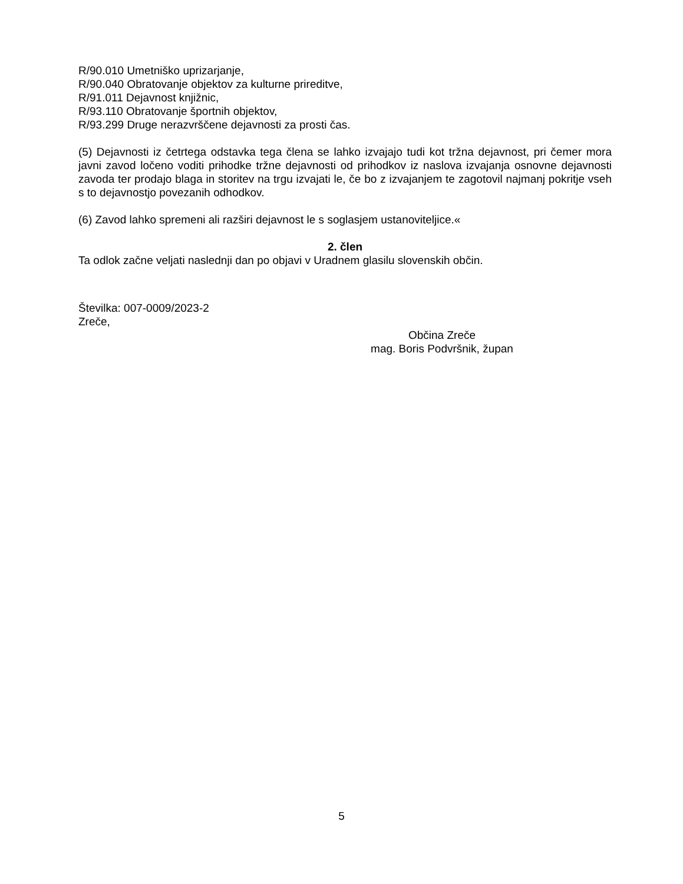R/90.010 Umetniško uprizarjanje,
R/90.040 Obratovanje objektov za kulturne prireditve,
R/91.011 Dejavnost knjižnic,
R/93.110 Obratovanje športnih objektov,
R/93.299 Druge nerazvrščene dejavnosti za prosti čas.
(5) Dejavnosti iz četrtega odstavka tega člena se lahko izvajajo tudi kot tržna dejavnost, pri čemer mora javni zavod ločeno voditi prihodke tržne dejavnosti od prihodkov iz naslova izvajanja osnovne dejavnosti zavoda ter prodajo blaga in storitev na trgu izvajati le, če bo z izvajanjem te zagotovil najmanj pokritje vseh s to dejavnostjo povezanih odhodkov.
(6) Zavod lahko spremeni ali razširi dejavnost le s soglasjem ustanoviteljice.«
2. člen
Ta odlok začne veljati naslednji dan po objavi v Uradnem glasilu slovenskih občin.
Številka: 007-0009/2023-2
Zreče,
Občina Zreče
mag. Boris Podvršnik, župan
5